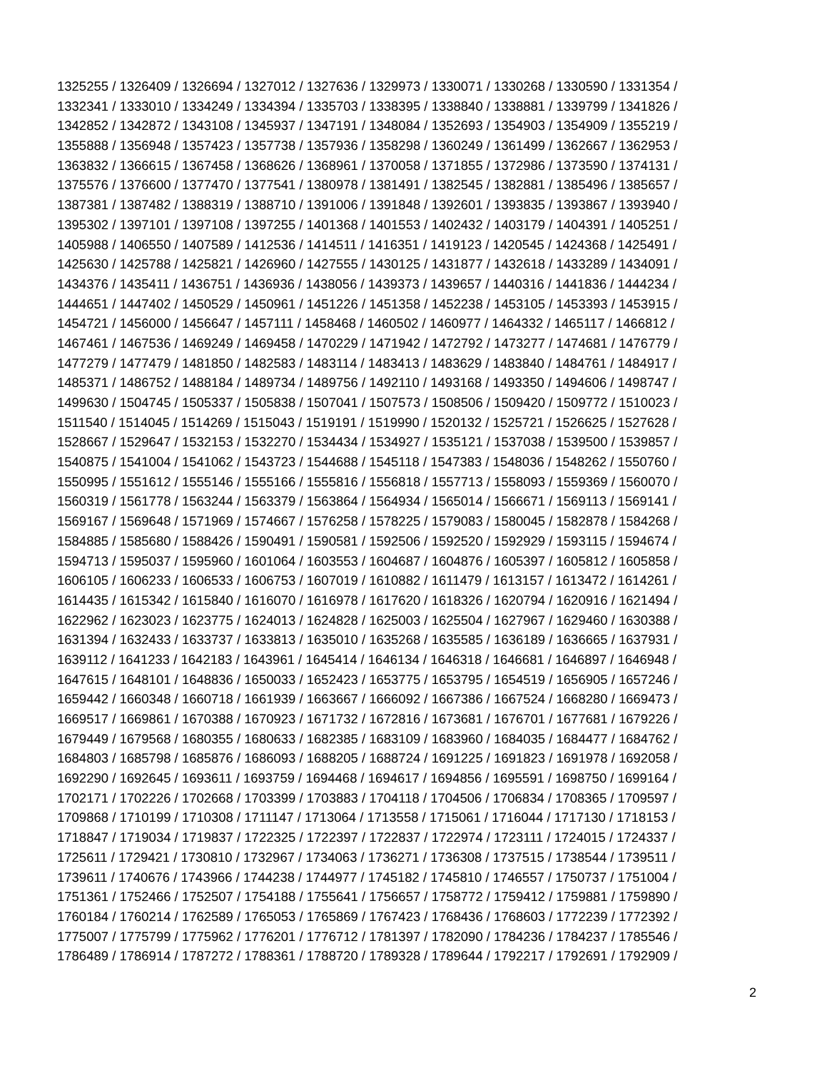1325255 / 1326409 / 1326694 / 1327012 / 1327636 / 1329973 / 1330071 / 1330268 / 1330590 / 1331354 /
1332341 / 1333010 / 1334249 / 1334394 / 1335703 / 1338395 / 1338840 / 1338881 / 1339799 / 1341826 /
1342852 / 1342872 / 1343108 / 1345937 / 1347191 / 1348084 / 1352693 / 1354903 / 1354909 / 1355219 /
1355888 / 1356948 / 1357423 / 1357738 / 1357936 / 1358298 / 1360249 / 1361499 / 1362667 / 1362953 /
1363832 / 1366615 / 1367458 / 1368626 / 1368961 / 1370058 / 1371855 / 1372986 / 1373590 / 1374131 /
1375576 / 1376600 / 1377470 / 1377541 / 1380978 / 1381491 / 1382545 / 1382881 / 1385496 / 1385657 /
1387381 / 1387482 / 1388319 / 1388710 / 1391006 / 1391848 / 1392601 / 1393835 / 1393867 / 1393940 /
1395302 / 1397101 / 1397108 / 1397255 / 1401368 / 1401553 / 1402432 / 1403179 / 1404391 / 1405251 /
1405988 / 1406550 / 1407589 / 1412536 / 1414511 / 1416351 / 1419123 / 1420545 / 1424368 / 1425491 /
1425630 / 1425788 / 1425821 / 1426960 / 1427555 / 1430125 / 1431877 / 1432618 / 1433289 / 1434091 /
1434376 / 1435411 / 1436751 / 1436936 / 1438056 / 1439373 / 1439657 / 1440316 / 1441836 / 1444234 /
1444651 / 1447402 / 1450529 / 1450961 / 1451226 / 1451358 / 1452238 / 1453105 / 1453393 / 1453915 /
1454721 / 1456000 / 1456647 / 1457111 / 1458468 / 1460502 / 1460977 / 1464332 / 1465117 / 1466812 /
1467461 / 1467536 / 1469249 / 1469458 / 1470229 / 1471942 / 1472792 / 1473277 / 1474681 / 1476779 /
1477279 / 1477479 / 1481850 / 1482583 / 1483114 / 1483413 / 1483629 / 1483840 / 1484761 / 1484917 /
1485371 / 1486752 / 1488184 / 1489734 / 1489756 / 1492110 / 1493168 / 1493350 / 1494606 / 1498747 /
1499630 / 1504745 / 1505337 / 1505838 / 1507041 / 1507573 / 1508506 / 1509420 / 1509772 / 1510023 /
1511540 / 1514045 / 1514269 / 1515043 / 1519191 / 1519990 / 1520132 / 1525721 / 1526625 / 1527628 /
1528667 / 1529647 / 1532153 / 1532270 / 1534434 / 1534927 / 1535121 / 1537038 / 1539500 / 1539857 /
1540875 / 1541004 / 1541062 / 1543723 / 1544688 / 1545118 / 1547383 / 1548036 / 1548262 / 1550760 /
1550995 / 1551612 / 1555146 / 1555166 / 1555816 / 1556818 / 1557713 / 1558093 / 1559369 / 1560070 /
1560319 / 1561778 / 1563244 / 1563379 / 1563864 / 1564934 / 1565014 / 1566671 / 1569113 / 1569141 /
1569167 / 1569648 / 1571969 / 1574667 / 1576258 / 1578225 / 1579083 / 1580045 / 1582878 / 1584268 /
1584885 / 1585680 / 1588426 / 1590491 / 1590581 / 1592506 / 1592520 / 1592929 / 1593115 / 1594674 /
1594713 / 1595037 / 1595960 / 1601064 / 1603553 / 1604687 / 1604876 / 1605397 / 1605812 / 1605858 /
1606105 / 1606233 / 1606533 / 1606753 / 1607019 / 1610882 / 1611479 / 1613157 / 1613472 / 1614261 /
1614435 / 1615342 / 1615840 / 1616070 / 1616978 / 1617620 / 1618326 / 1620794 / 1620916 / 1621494 /
1622962 / 1623023 / 1623775 / 1624013 / 1624828 / 1625003 / 1625504 / 1627967 / 1629460 / 1630388 /
1631394 / 1632433 / 1633737 / 1633813 / 1635010 / 1635268 / 1635585 / 1636189 / 1636665 / 1637931 /
1639112 / 1641233 / 1642183 / 1643961 / 1645414 / 1646134 / 1646318 / 1646681 / 1646897 / 1646948 /
1647615 / 1648101 / 1648836 / 1650033 / 1652423 / 1653775 / 1653795 / 1654519 / 1656905 / 1657246 /
1659442 / 1660348 / 1660718 / 1661939 / 1663667 / 1666092 / 1667386 / 1667524 / 1668280 / 1669473 /
1669517 / 1669861 / 1670388 / 1670923 / 1671732 / 1672816 / 1673681 / 1676701 / 1677681 / 1679226 /
1679449 / 1679568 / 1680355 / 1680633 / 1682385 / 1683109 / 1683960 / 1684035 / 1684477 / 1684762 /
1684803 / 1685798 / 1685876 / 1686093 / 1688205 / 1688724 / 1691225 / 1691823 / 1691978 / 1692058 /
1692290 / 1692645 / 1693611 / 1693759 / 1694468 / 1694617 / 1694856 / 1695591 / 1698750 / 1699164 /
1702171 / 1702226 / 1702668 / 1703399 / 1703883 / 1704118 / 1704506 / 1706834 / 1708365 / 1709597 /
1709868 / 1710199 / 1710308 / 1711147 / 1713064 / 1713558 / 1715061 / 1716044 / 1717130 / 1718153 /
1718847 / 1719034 / 1719837 / 1722325 / 1722397 / 1722837 / 1722974 / 1723111 / 1724015 / 1724337 /
1725611 / 1729421 / 1730810 / 1732967 / 1734063 / 1736271 / 1736308 / 1737515 / 1738544 / 1739511 /
1739611 / 1740676 / 1743966 / 1744238 / 1744977 / 1745182 / 1745810 / 1746557 / 1750737 / 1751004 /
1751361 / 1752466 / 1752507 / 1754188 / 1755641 / 1756657 / 1758772 / 1759412 / 1759881 / 1759890 /
1760184 / 1760214 / 1762589 / 1765053 / 1765869 / 1767423 / 1768436 / 1768603 / 1772239 / 1772392 /
1775007 / 1775799 / 1775962 / 1776201 / 1776712 / 1781397 / 1782090 / 1784236 / 1784237 / 1785546 /
1786489 / 1786914 / 1787272 / 1788361 / 1788720 / 1789328 / 1789644 / 1792217 / 1792691 / 1792909 /
2